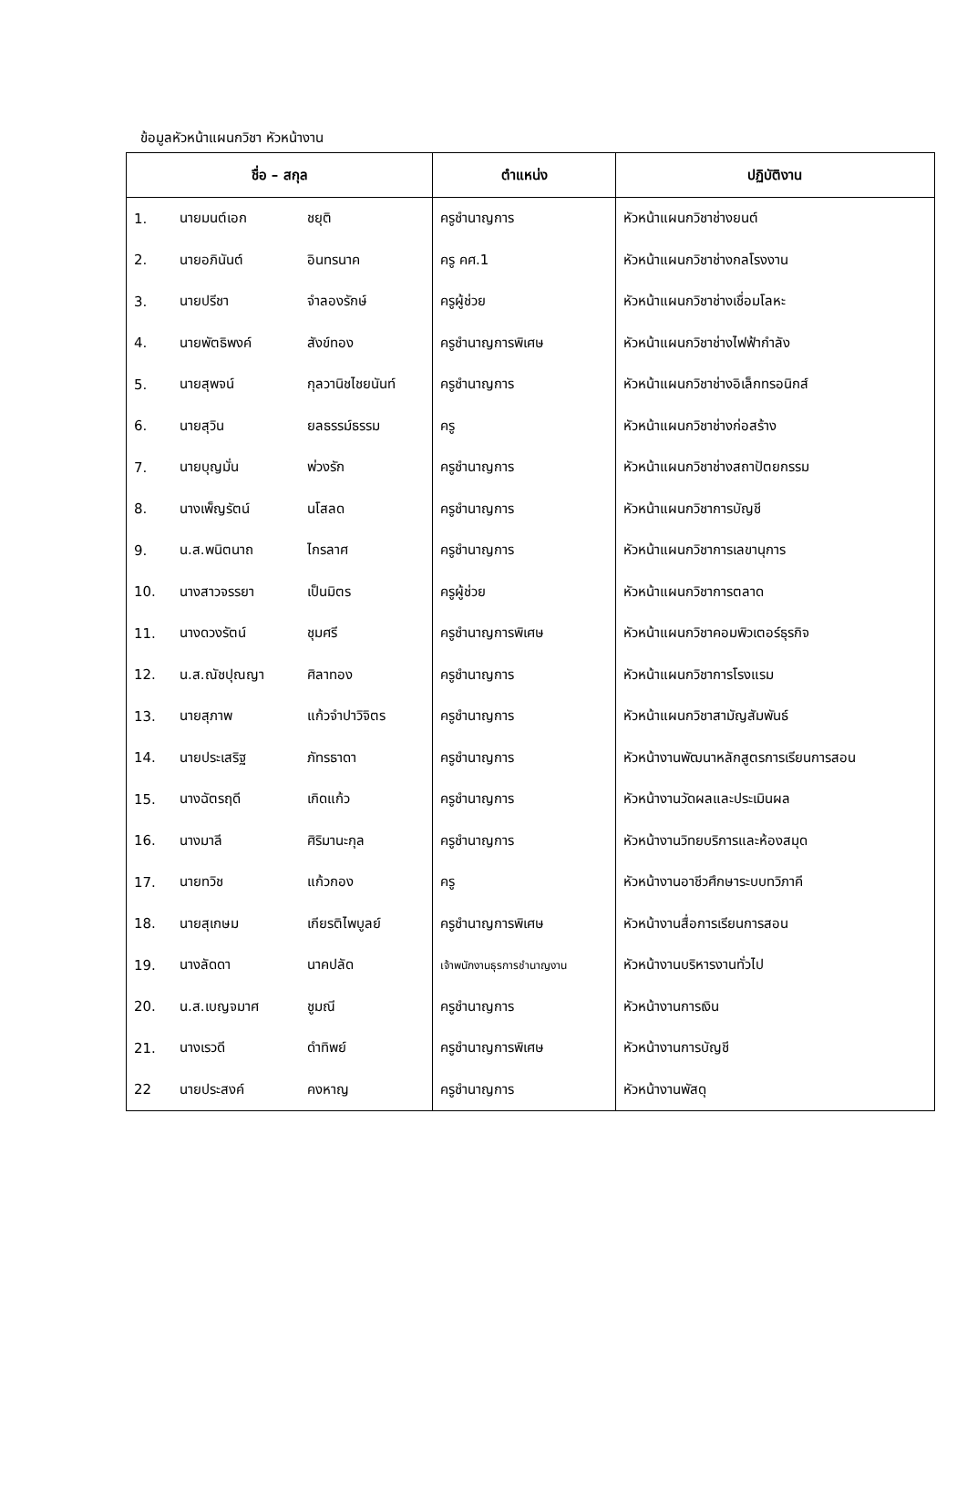ข้อมูลหัวหน้าแผนกวิชา หัวหน้างาน
| ชื่อ – สกุล | | | ตำแหน่ง | ปฏิบัติงาน |
| --- | --- | --- | --- | --- |
| 1. | นายมนต์เอก | ชยุติ | ครูชำนาญการ | หัวหน้าแผนกวิชาช่างยนต์ |
| 2. | นายอภินันต์ | อินทรนาค | ครู คศ.1 | หัวหน้าแผนกวิชาช่างกลโรงงาน |
| 3. | นายปรีชา | จำลองรักษ์ | ครูผู้ช่วย | หัวหน้าแผนกวิชาช่างเชื่อมโลหะ |
| 4. | นายพัตธิพงค์ | สังข์ทอง | ครูชำนาญการพิเศษ | หัวหน้าแผนกวิชาช่างไฟฟ้ากำลัง |
| 5. | นายสุพจน์ | กุลวานิชไชยนันท์ | ครูชำนาญการ | หัวหน้าแผนกวิชาช่างอิเล็กทรอนิกส์ |
| 6. | นายสุวิน | ยลธรรม์ธรรม | ครู | หัวหน้าแผนกวิชาช่างก่อสร้าง |
| 7. | นายบุญมั่น | พ่วงรัก | ครูชำนาญการ | หัวหน้าแผนกวิชาช่างสถาปัตยกรรม |
| 8. | นางเพ็ญรัตน์ | นโสลด | ครูชำนาญการ | หัวหน้าแผนกวิชาการบัญชี |
| 9. | น.ส.พนิตนาถ | ไกรลาศ | ครูชำนาญการ | หัวหน้าแผนกวิชาการเลขานุการ |
| 10. | นางสาวจรรยา | เป็นมิตร | ครูผู้ช่วย | หัวหน้าแผนกวิชาการตลาด |
| 11. | นางดวงรัตน์ | ชุมศรี | ครูชำนาญการพิเศษ | หัวหน้าแผนกวิชาคอมพิวเตอร์ธุรกิจ |
| 12. | น.ส.ณัชปุณญา | ศิลาทอง | ครูชำนาญการ | หัวหน้าแผนกวิชาการโรงแรม |
| 13. | นายสุภาพ | แก้วจำปาวิจิตร | ครูชำนาญการ | หัวหน้าแผนกวิชาสามัญสัมพันธ์ |
| 14. | นายประเสริฐ | ภัทรธาดา | ครูชำนาญการ | หัวหน้างานพัฒนาหลักสูตรการเรียนการสอน |
| 15. | นางฉัตรฤดี | เกิดแก้ว | ครูชำนาญการ | หัวหน้างานวัดผลและประเมินผล |
| 16. | นางมาลี | ศิริมานะกุล | ครูชำนาญการ | หัวหน้างานวิทยบริการและห้องสมุด |
| 17. | นายทวิช | แก้วกอง | ครู | หัวหน้างานอาชีวศึกษาระบบทวิภาคี |
| 18. | นายสุเกษม | เกียรติไพบูลย์ | ครูชำนาญการพิเศษ | หัวหน้างานสื่อการเรียนการสอน |
| 19. | นางลัดดา | นาคปลัด | เจ้าพนักงานธุรการชำนาญงาน | หัวหน้างานบริหารงานทั่วไป |
| 20. | น.ส.เบญจมาศ | ชูมณี | ครูชำนาญการ | หัวหน้างานการเงิน |
| 21. | นางเรวดี | ดำทิพย์ | ครูชำนาญการพิเศษ | หัวหน้างานการบัญชี |
| 22 | นายประสงค์ | คงหาญ | ครูชำนาญการ | หัวหน้างานพัสดุ |